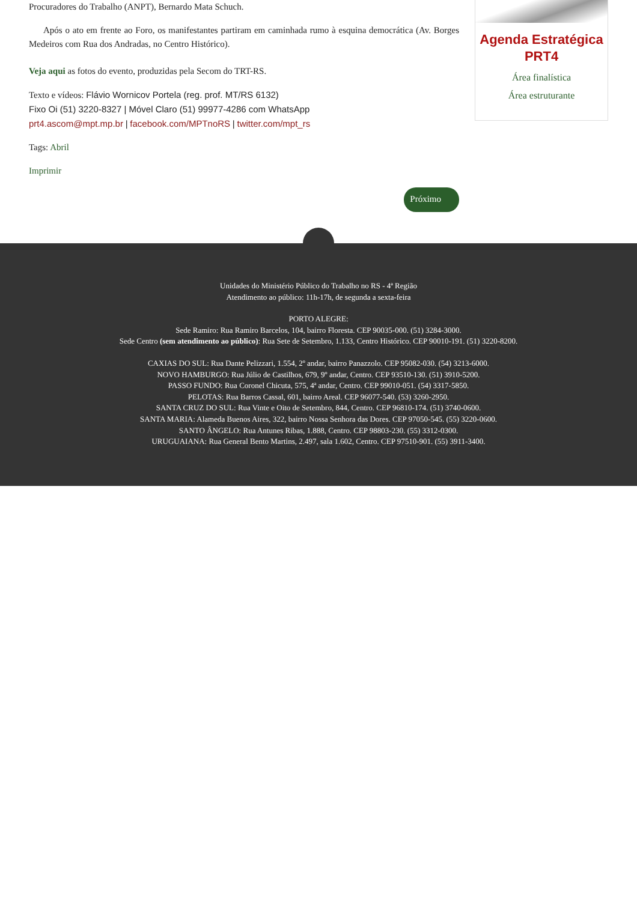Procuradores do Trabalho (ANPT), Bernardo Mata Schuch.
Após o ato em frente ao Foro, os manifestantes partiram em caminhada rumo à esquina democrática (Av. Borges Medeiros com Rua dos Andradas, no Centro Histórico).
Veja aqui as fotos do evento, produzidas pela Secom do TRT-RS.
Texto e vídeos: Flávio Wornicov Portela (reg. prof. MT/RS 6132)
Fixo Oi (51) 3220-8327 | Móvel Claro (51) 99977-4286 com WhatsApp
prt4.ascom@mpt.mp.br | facebook.com/MPTnoRS | twitter.com/mpt_rs
Tags: Abril
Imprimir
Próximo
Agenda Estratégica
PRT4
Área finalística
Área estruturante
Unidades do Ministério Público do Trabalho no RS - 4ª Região
Atendimento ao público: 11h-17h, de segunda a sexta-feira
PORTO ALEGRE:
Sede Ramiro: Rua Ramiro Barcelos, 104, bairro Floresta. CEP 90035-000. (51) 3284-3000.
Sede Centro (sem atendimento ao público): Rua Sete de Setembro, 1.133, Centro Histórico. CEP 90010-191. (51) 3220-8200.
CAXIAS DO SUL: Rua Dante Pelizzari, 1.554, 2º andar, bairro Panazzolo. CEP 95082-030. (54) 3213-6000.
NOVO HAMBURGO: Rua Júlio de Castilhos, 679, 9º andar, Centro. CEP 93510-130. (51) 3910-5200.
PASSO FUNDO: Rua Coronel Chicuta, 575, 4ª andar, Centro. CEP 99010-051. (54) 3317-5850.
PELOTAS: Rua Barros Cassal, 601, bairro Areal. CEP 96077-540. (53) 3260-2950.
SANTA CRUZ DO SUL: Rua Vinte e Oito de Setembro, 844, Centro. CEP 96810-174. (51) 3740-0600.
SANTA MARIA: Alameda Buenos Aires, 322, bairro Nossa Senhora das Dores. CEP 97050-545. (55) 3220-0600.
SANTO ÂNGELO: Rua Antunes Ribas, 1.888, Centro. CEP 98803-230. (55) 3312-0300.
URUGUAIANA: Rua General Bento Martins, 2.497, sala 1.602, Centro. CEP 97510-901. (55) 3911-3400.